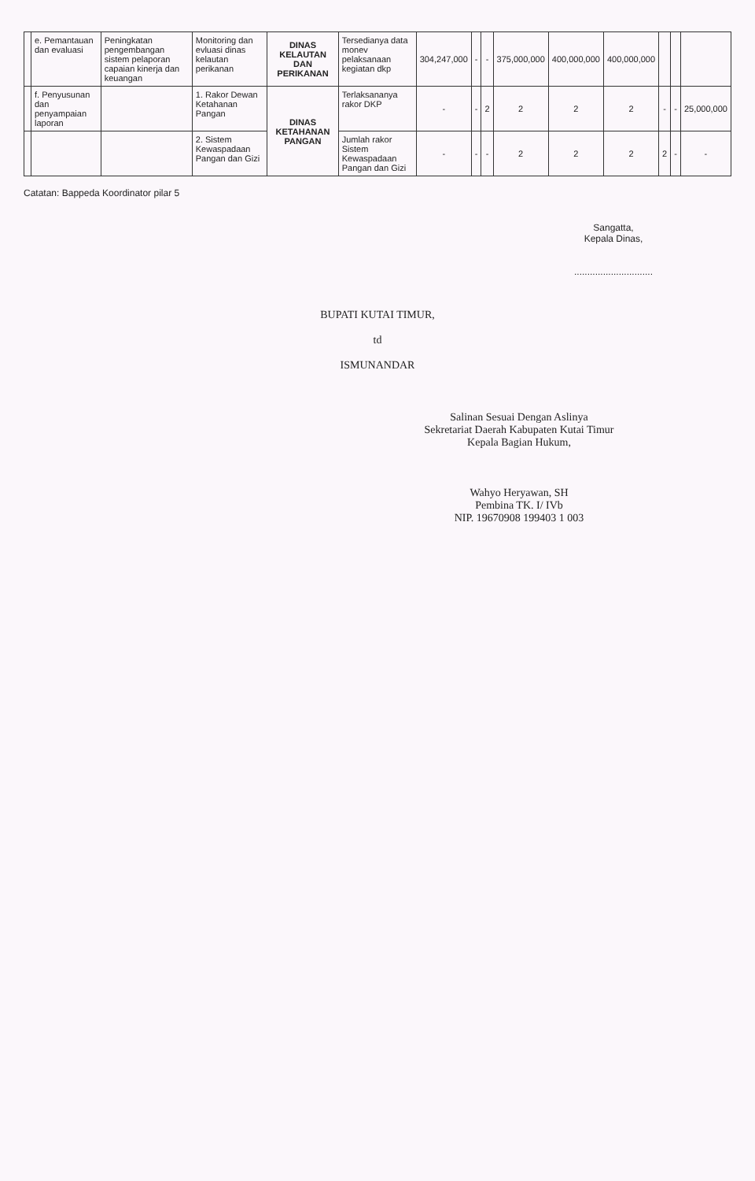| | e. Pemantauan dan evaluasi | Peningkatan pengembangan sistem pelaporan capaian kinerja dan keuangan | Monitoring dan evluasi dinas kelautan perikanan | DINAS KELAUTAN DAN PERIKANAN | Tersedianya data monev pelaksanaan kegiatan dkp | 304,247,000 | - | - | 375,000,000 | 400,000,000 | 400,000,000 | | | |
| | f. Penyusunan dan penyampaian laporan | | 1. Rakor Dewan Ketahanan Pangan | DINAS KETAHANAN PANGAN | Terlaksananya rakor DKP | - | - | 2 | 2 | 2 | 2 | - | - | 25,000,000 |
| | | | 2. Sistem Kewaspadaan Pangan dan Gizi | | Jumlah rakor Sistem Kewaspadaan Pangan dan Gizi | - | - | - | 2 | 2 | 2 | 2 | - | - |
Catatan: Bappeda Koordinator pilar 5
Sangatta,
Kepala Dinas,
..............................
BUPATI KUTAI TIMUR,
td
ISMUNANDAR
Salinan Sesuai Dengan Aslinya
Sekretariat Daerah Kabupaten Kutai Timur
Kepala Bagian Hukum,
Wahyo Heryawan, SH
Pembina TK. I/ IVb
NIP. 19670908 199403 1 003